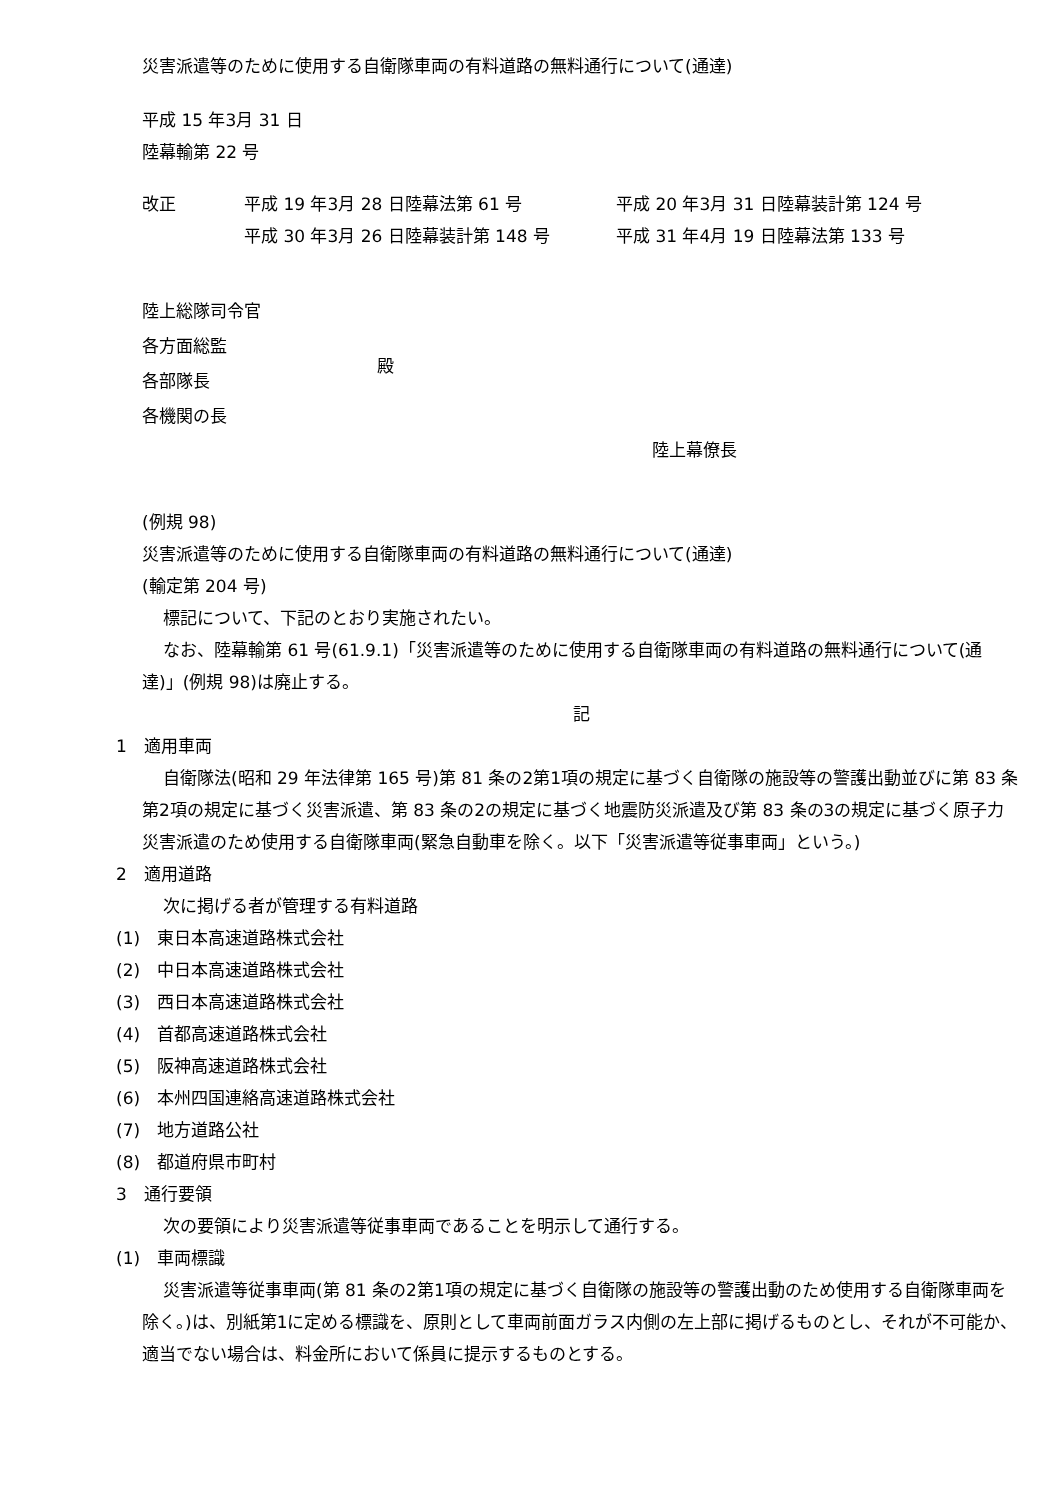災害派遣等のために使用する自衛隊車両の有料道路の無料通行について(通達)
平成 15 年3月 31 日
陸幕輸第 22 号
| 改正 | 平成 19 年3月 28 日陸幕法第 61 号 | 平成 20 年3月 31 日陸幕装計第 124 号 |
| | 平成 30 年3月 26 日陸幕装計第 148 号 | 平成 31 年4月 19 日陸幕法第 133 号 |
| 陸上総隊司令官 各方面総監 各部隊長 各機関の長 | 殿 |
陸上幕僚長
(例規 98)
災害派遣等のために使用する自衛隊車両の有料道路の無料通行について(通達)
(輸定第 204 号)
標記について、下記のとおり実施されたい。
なお、陸幕輸第 61 号(61.9.1)「災害派遣等のために使用する自衛隊車両の有料道路の無料通行について(通達)」(例規 98)は廃止する。
記
1　適用車両
自衛隊法(昭和 29 年法律第 165 号)第 81 条の2第1項の規定に基づく自衛隊の施設等の警護出動並びに第 83 条第2項の規定に基づく災害派遣、第 83 条の2の規定に基づく地震防災派遣及び第 83 条の3の規定に基づく原子力災害派遣のため使用する自衛隊車両(緊急自動車を除く。以下「災害派遣等従事車両」という。)
2　適用道路
次に掲げる者が管理する有料道路
(1)　東日本高速道路株式会社
(2)　中日本高速道路株式会社
(3)　西日本高速道路株式会社
(4)　首都高速道路株式会社
(5)　阪神高速道路株式会社
(6)　本州四国連絡高速道路株式会社
(7)　地方道路公社
(8)　都道府県市町村
3　通行要領
次の要領により災害派遣等従事車両であることを明示して通行する。
(1)　車両標識
災害派遣等従事車両(第 81 条の2第1項の規定に基づく自衛隊の施設等の警護出動のため使用する自衛隊車両を除く。)は、別紙第1に定める標識を、原則として車両前面ガラス内側の左上部に掲げるものとし、それが不可能か、適当でない場合は、料金所において係員に提示するものとする。